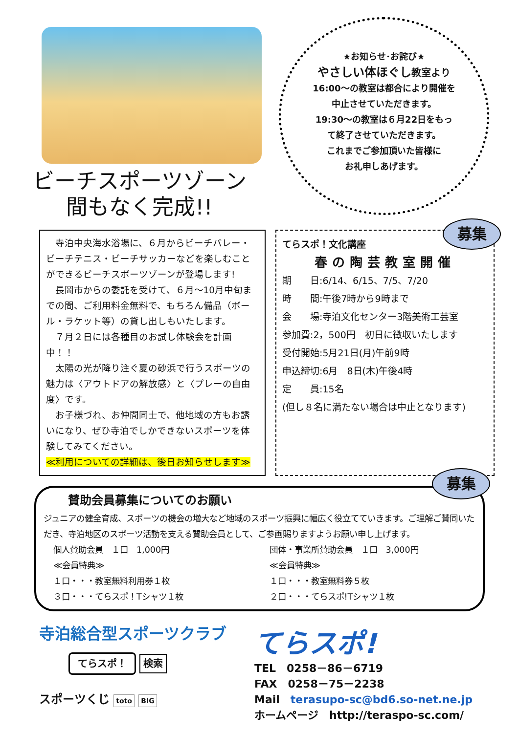ビーチスポーツゾーン
間もなく完成!!
★お知らせ･お詫び★
やさしい体ほぐし教室より
16:00～の教室は都合により開催を
中止させていただきます。
19:30～の教室は６月22日をもっ
て終了させていただきます。
これまでご参加頂いた皆様に
お礼申しあげます。
寺泊中央海水浴場に、６月からビーチバレー・ビーチテニス・ビーチサッカーなどを楽しむことができるビーチスポーツゾーンが登場します!
長岡市からの委託を受けて、６月～10月中旬までの間、ご利用料金無料で、もちろん備品（ボール・ラケット等）の貸し出しもいたします。
７月２日には各種目のお試し体験会を計画中！！
太陽の光が降り注ぐ夏の砂浜で行うスポーツの魅力は〈アウトドアの解放感〉と〈プレーの自由度〉です。
お子様づれ、お仲間同士で、他地域の方もお誘いになり、ぜひ寺泊でしかできないスポーツを体験してみてください。
≪利用についての詳細は、後日お知らせします≫
募集
てらスポ！文化講座
春の陶芸教室開催
期　　日:6/14、6/15、7/5、7/20
時　　間:午後7時から9時まで
会　　場:寺泊文化センター3階美術工芸室
参加費:2，500円　初日に徴収いたします
受付開始:5月21日(月)午前9時
申込締切:6月　8日(木)午後4時
定　　員:15名
(但し８名に満たない場合は中止となります)
募集
賛助会員募集についてのお願い
ジュニアの健全育成、スポーツの機会の増大など地域のスポーツ振興に幅広く役立てていきます。ご理解ご賛同いただき、寺泊地区のスポーツ活動を支える賛助会員として、ご参画賜りますようお願い申し上げます。
個人賛助会員　１口　1,000円
≪会員特典≫
１口・・・教室無料利用券１枚
３口・・・てらスポ！Tシャツ１枚
団体・事業所賛助会員　１口　3,000円
≪会員特典≫
１口・・・教室無料券５枚
２口・・・てらスポ!Tシャツ１枚
寺泊総合型スポーツクラブ
てらスポ！ 検索
スポーツくじ toto BIG
てらスポ!
TEL　0258－86－6719
FAX　0258－75－2238
Mail　terasupo-sc@bd6.so-net.ne.jp
ホームページ　http://teraspo-sc.com/